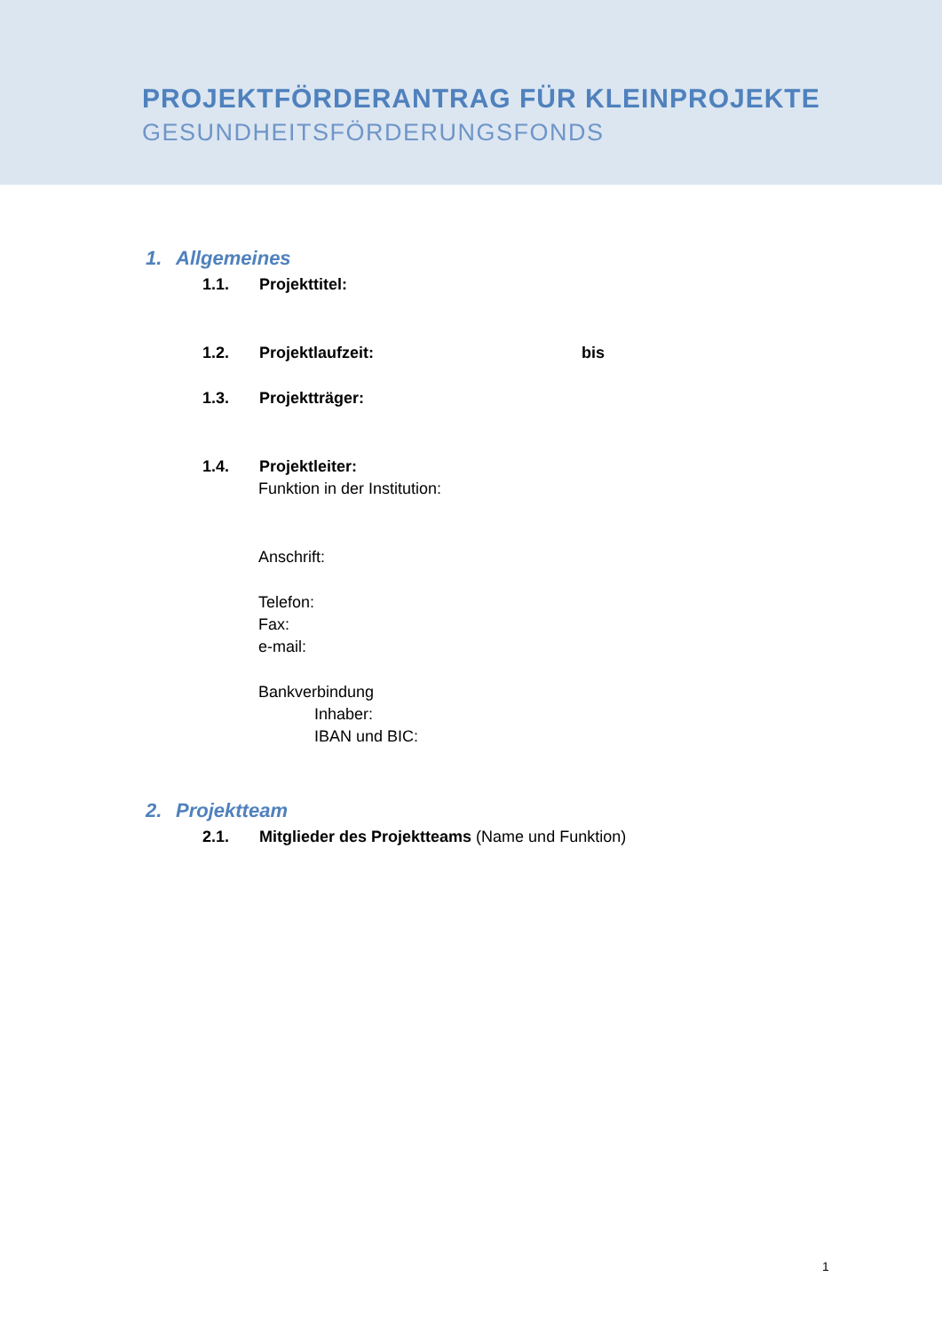PROJEKTFÖRDERANTRAG FÜR KLEINPROJEKTE
GESUNDHEITSFÖRDERUNGSFONDS
1. Allgemeines
1.1. Projekttitel:
1.2. Projektlaufzeit: bis
1.3. Projektträger:
1.4. Projektleiter:
Funktion in der Institution:
Anschrift:
Telefon:
Fax:
e-mail:
Bankverbindung
Inhaber:
IBAN und BIC:
2. Projektteam
2.1. Mitglieder des Projektteams (Name und Funktion)
1